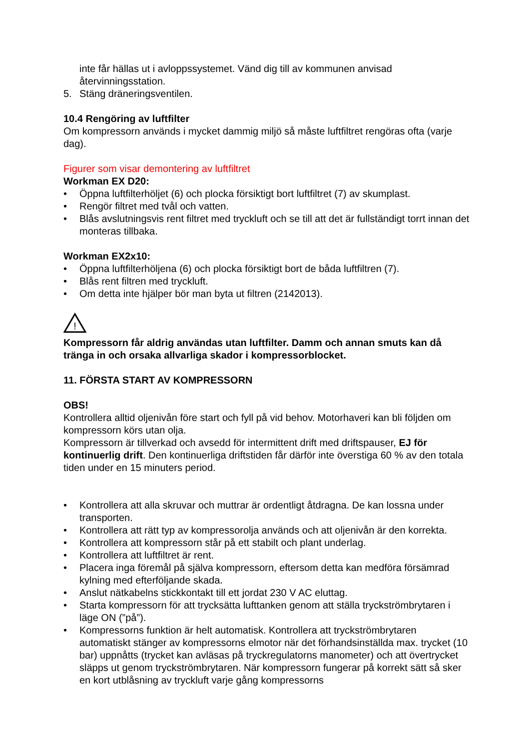inte får hällas ut i avloppssystemet. Vänd dig till av kommunen anvisad återvinningsstation.
5. Stäng dräneringsventilen.
10.4 Rengöring av luftfilter
Om kompressorn används i mycket dammig miljö så måste luftfiltret rengöras ofta (varje dag).
Figurer som visar demontering av luftfiltret
Workman EX D20:
• Öppna luftfilterhöljet (6) och plocka försiktigt bort luftfiltret (7) av skumplast.
• Rengör filtret med tvål och vatten.
• Blås avslutningsvis rent filtret med tryckluft och se till att det är fullständigt torrt innan det monteras tillbaka.
Workman EX2x10:
• Öppna luftfilterhöljena (6) och plocka försiktigt bort de båda luftfiltren (7).
• Blås rent filtren med tryckluft.
• Om detta inte hjälper bör man byta ut filtren (2142013).
!
Kompressorn får aldrig användas utan luftfilter. Damm och annan smuts kan då tränga in och orsaka allvarliga skador i kompressorblocket.
11. FÖRSTA START AV KOMPRESSORN
OBS!
Kontrollera alltid oljenivån före start och fyll på vid behov. Motorhaveri kan bli följden om kompressorn körs utan olja.
Kompressorn är tillverkad och avsedd för intermittent drift med driftspauser, EJ för kontinuerlig drift. Den kontinuerliga driftstiden får därför inte överstiga 60 % av den totala tiden under en 15 minuters period.
• Kontrollera att alla skruvar och muttrar är ordentligt åtdragna. De kan lossna under transporten.
• Kontrollera att rätt typ av kompressorolja används och att oljenivån är den korrekta.
• Kontrollera att kompressorn står på ett stabilt och plant underlag.
• Kontrollera att luftfiltret är rent.
• Placera inga föremål på själva kompressorn, eftersom detta kan medföra försämrad kylning med efterföljande skada.
• Anslut nätkabelns stickkontakt till ett jordat 230 V AC eluttag.
• Starta kompressorn för att trycksätta lufttanken genom att ställa tryckströmbrytaren i läge ON (”på”).
• Kompressorns funktion är helt automatisk. Kontrollera att tryckströmbrytaren automatiskt stänger av kompressorns elmotor när det förhandsinställda max. trycket (10 bar) uppnåtts (trycket kan avläsas på tryckregulatorns manometer) och att övertrycket släpps ut genom tryckströmbrytaren. När kompressorn fungerar på korrekt sätt så sker en kort utblåsning av tryckluft varje gång kompressorns